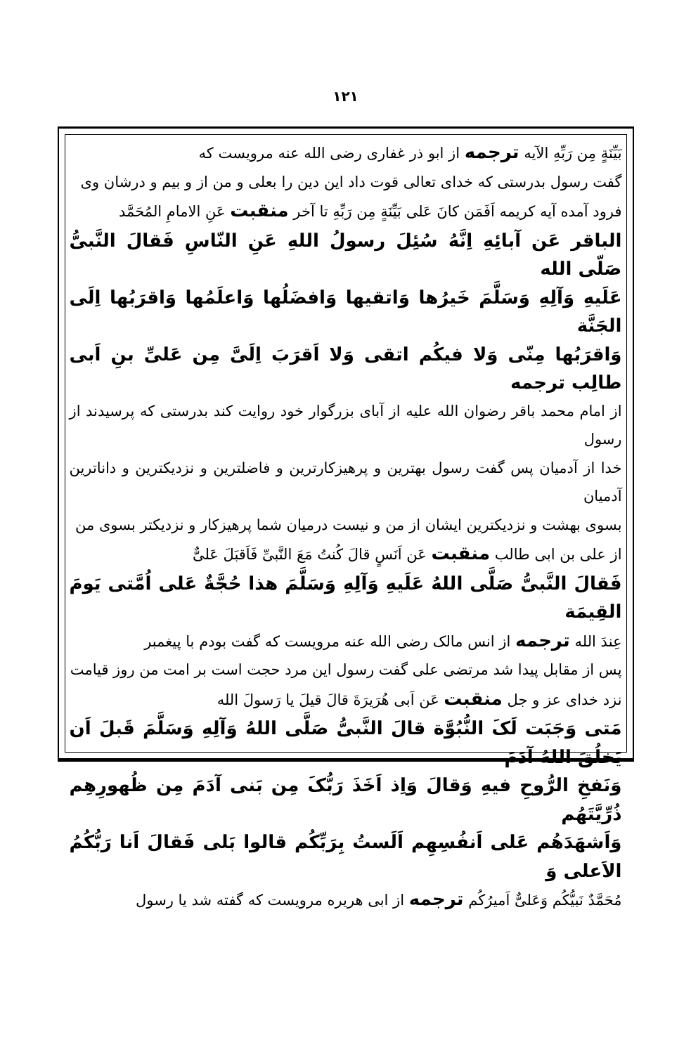۱۲۱
بَيِّنَةٍ مِن رَبِّهِ الآيه ترجمه از ابو ذر غفاری رضی الله عنه مرویست که
گفت رسول بدرستی که خدای تعالی قوت داد این دین را بعلی و من از و بیم و درشان وی
فرود آمده آیه کریمه اَفَمَن کانَ عَلی بَیِّنَةٍ مِن رَبِّهِ تا آخر منقبت عَنِ الامامِ المُحَمَّد
الباقر عَن آبائِهِ اِنَّهُ سُئِلَ رسولُ اللهِ عَنِ النّاسِ فَقالَ النَّبیُّ صَلّی الله
عَلَیهِ وَآلِهِ وَسَلَّمَ خَیرُها وَاتقیها وَافضَلُها وَاعلَمُها وَاقرَبُها اِلَی الجَنَّة
وَاقرَبُها مِنّی وَلا فیکُم اتقی وَلا اَقرَبَ اِلَیَّ مِن عَلیِّ بنِ اَبی طالِب ترجمه
از امام محمد باقر رضوان الله علیه از آبای بزرگوار خود روایت کند بدرستی که پرسیدند از رسول
خدا از آدمیان پس گفت رسول بهترین و پرهیزکارترین و فاضلترین و نزدیکترین و داناترین آدمیان
بسوی بهشت و نزدیکترین ایشان از من و نیست درمیان شما پرهیزکار و نزدیکتر بسوی من
از علی بن ابی طالب منقبت عَن اَنَسٍ قالَ کُنتُ مَعَ النَّبیِّ فَاَقبَلَ عَلیٌّ
فَقالَ النَّبیُّ صَلَّی اللهُ عَلَیهِ وَآلِهِ وَسَلَّمَ هذا حُجَّةٌ عَلی اُمَّتی یَومَ القِیمَة
عِندَ الله ترجمه از انس مالک رضی الله عنه مرویست که گفت بودم با پیغمبر
پس از مقابل پیدا شد مرتضی علی گفت رسول این مرد حجت است بر امت من روز قیامت
نزد خدای عز و جل منقبت عَن اَبی هُرَیرَةَ قالَ قیلَ یا رَسولَ الله
مَتی وَجَبَت لَکَ النُّبُوَّة قالَ النَّبیُّ صَلَّی اللهُ وَآلِهِ وَسَلَّمَ قَبلَ اَن یَخلُقَ اللهُ آدَمَ
وَنَفخِ الرُّوحِ فیهِ وَقالَ وَاِذ اَخَذَ رَبُّکَ مِن بَنی آدَمَ مِن ظُهورِهِم ذُرِّیَّتَهُم
وَاَشهَدَهُم عَلی اَنفُسِهِم اَلَستُ بِرَبِّکُم قالوا بَلی فَقالَ اَنا رَبُّکُمُ الاَعلی وَ
مُحَمَّدٌ نَبیُّکُم وَعَلیٌّ اَمیرُکُم ترجمه از ابی هریره مرویست که گفته شد یا رسول